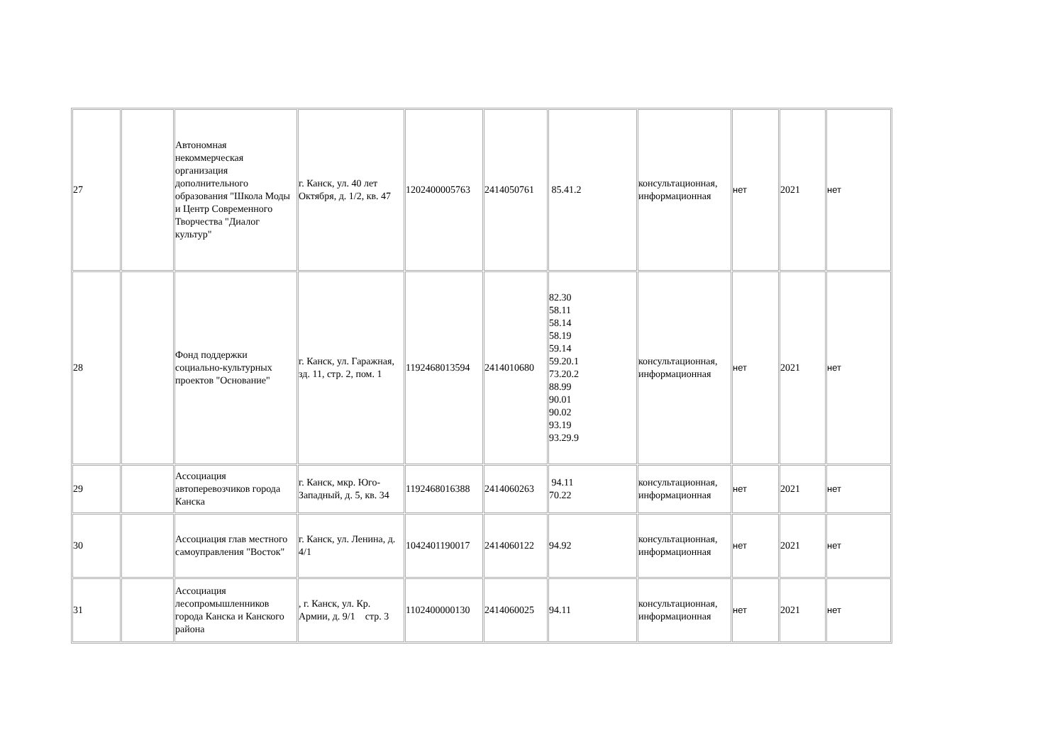| 27 | | Автономная некоммерческая организация дополнительного образования "Школа Моды и Центр Современного Творчества "Диалог культур" | г. Канск, ул. 40 лет Октября, д. 1/2, кв. 47 | 1202400005763 | 2414050761 | 85.41.2 | консультационная, информационная | нет | 2021 | нет |
| 28 | | Фонд поддержки социально-культурных проектов "Основание" | г. Канск, ул. Гаражная, зд. 11, стр. 2, пом. 1 | 1192468013594 | 2414010680 | 82.30 58.11 58.14 58.19 59.14 59.20.1 73.20.2 88.99 90.01 90.02 93.19 93.29.9 | консультационная, информационная | нет | 2021 | нет |
| 29 | | Ассоциация автоперевозчиков города Канска | г. Канск, мкр. Юго-Западный, д. 5, кв. 34 | 1192468016388 | 2414060263 | 94.11 70.22 | консультационная, информационная | нет | 2021 | нет |
| 30 | | Ассоциация глав местного самоуправления "Восток" | г. Канск, ул. Ленина, д. 4/1 | 1042401190017 | 2414060122 | 94.92 | консультационная, информационная | нет | 2021 | нет |
| 31 | | Ассоциация лесопромышленников города Канска и Канского района | , г. Канск, ул. Кр. Армии, д. 9/1 стр. 3 | 1102400000130 | 2414060025 | 94.11 | консультационная, информационная | нет | 2021 | нет |